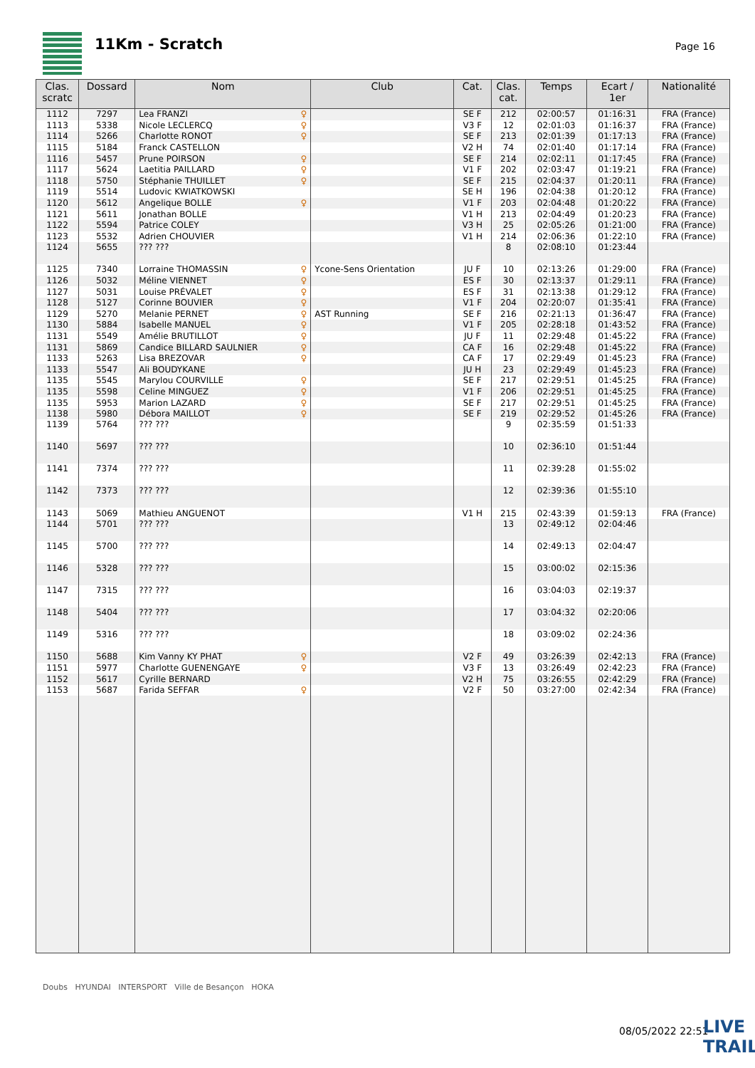11Km - Scratch
Page 16
| Clas. scratc | Dossard | Nom | Club | Cat. | Clas. cat. | Temps | Ecart / 1er | Nationalité |
| --- | --- | --- | --- | --- | --- | --- | --- | --- |
| 1112 | 7297 | Lea FRANZI ♀ | | SE F | 212 | 02:00:57 | 01:16:31 | FRA (France) |
| 1113 | 5338 | Nicole LECLERCQ ♀ | | V3 F | 12 | 02:01:03 | 01:16:37 | FRA (France) |
| 1114 | 5266 | Charlotte RONOT ♀ | | SE F | 213 | 02:01:39 | 01:17:13 | FRA (France) |
| 1115 | 5184 | Franck CASTELLON | | V2 H | 74 | 02:01:40 | 01:17:14 | FRA (France) |
| 1116 | 5457 | Prune POIRSON ♀ | | SE F | 214 | 02:02:11 | 01:17:45 | FRA (France) |
| 1117 | 5624 | Laetitia PAILLARD ♀ | | V1 F | 202 | 02:03:47 | 01:19:21 | FRA (France) |
| 1118 | 5750 | Stéphanie THUILLET ♀ | | SE F | 215 | 02:04:37 | 01:20:11 | FRA (France) |
| 1119 | 5514 | Ludovic KWIATKOWSKI | | SE H | 196 | 02:04:38 | 01:20:12 | FRA (France) |
| 1120 | 5612 | Angelique BOLLE ♀ | | V1 F | 203 | 02:04:48 | 01:20:22 | FRA (France) |
| 1121 | 5611 | Jonathan BOLLE | | V1 H | 213 | 02:04:49 | 01:20:23 | FRA (France) |
| 1122 | 5594 | Patrice COLEY | | V3 H | 25 | 02:05:26 | 01:21:00 | FRA (France) |
| 1123 | 5532 | Adrien CHOUVIER | | V1 H | 214 | 02:06:36 | 01:22:10 | FRA (France) |
| 1124 | 5655 | ??? ??? | | | 8 | 02:08:10 | 01:23:44 | |
| 1125 | 7340 | Lorraine THOMASSIN ♀ | Ycone-Sens Orientation | JU F | 10 | 02:13:26 | 01:29:00 | FRA (France) |
| 1126 | 5032 | Méline VIENNET ♀ | | ES F | 30 | 02:13:37 | 01:29:11 | FRA (France) |
| 1127 | 5031 | Louise PRÉVALET ♀ | | ES F | 31 | 02:13:38 | 01:29:12 | FRA (France) |
| 1128 | 5127 | Corinne BOUVIER ♀ | | V1 F | 204 | 02:20:07 | 01:35:41 | FRA (France) |
| 1129 | 5270 | Melanie PERNET ♀ | AST Running | SE F | 216 | 02:21:13 | 01:36:47 | FRA (France) |
| 1130 | 5884 | Isabelle MANUEL ♀ | | V1 F | 205 | 02:28:18 | 01:43:52 | FRA (France) |
| 1131 | 5549 | Amélie BRUTILLOT ♀ | | JU F | 11 | 02:29:48 | 01:45:22 | FRA (France) |
| 1131 | 5869 | Candice BILLARD SAULNIER ♀ | | CA F | 16 | 02:29:48 | 01:45:22 | FRA (France) |
| 1133 | 5263 | Lisa BREZOVAR ♀ | | CA F | 17 | 02:29:49 | 01:45:23 | FRA (France) |
| 1133 | 5547 | Ali BOUDYKANE | | JU H | 23 | 02:29:49 | 01:45:23 | FRA (France) |
| 1135 | 5545 | Marylou COURVILLE ♀ | | SE F | 217 | 02:29:51 | 01:45:25 | FRA (France) |
| 1135 | 5598 | Celine MINGUEZ ♀ | | V1 F | 206 | 02:29:51 | 01:45:25 | FRA (France) |
| 1135 | 5953 | Marion LAZARD ♀ | | SE F | 217 | 02:29:51 | 01:45:25 | FRA (France) |
| 1138 | 5980 | Débora MAILLOT ♀ | | SE F | 219 | 02:29:52 | 01:45:26 | FRA (France) |
| 1139 | 5764 | ??? ??? | | | 9 | 02:35:59 | 01:51:33 | |
| 1140 | 5697 | ??? ??? | | | 10 | 02:36:10 | 01:51:44 | |
| 1141 | 7374 | ??? ??? | | | 11 | 02:39:28 | 01:55:02 | |
| 1142 | 7373 | ??? ??? | | | 12 | 02:39:36 | 01:55:10 | |
| 1143 | 5069 | Mathieu ANGUENOT | | V1 H | 215 | 02:43:39 | 01:59:13 | FRA (France) |
| 1144 | 5701 | ??? ??? | | | 13 | 02:49:12 | 02:04:46 | |
| 1145 | 5700 | ??? ??? | | | 14 | 02:49:13 | 02:04:47 | |
| 1146 | 5328 | ??? ??? | | | 15 | 03:00:02 | 02:15:36 | |
| 1147 | 7315 | ??? ??? | | | 16 | 03:04:03 | 02:19:37 | |
| 1148 | 5404 | ??? ??? | | | 17 | 03:04:32 | 02:20:06 | |
| 1149 | 5316 | ??? ??? | | | 18 | 03:09:02 | 02:24:36 | |
| 1150 | 5688 | Kim Vanny KY PHAT ♀ | | V2 F | 49 | 03:26:39 | 02:42:13 | FRA (France) |
| 1151 | 5977 | Charlotte GUENENGAYE ♀ | | V3 F | 13 | 03:26:49 | 02:42:23 | FRA (France) |
| 1152 | 5617 | Cyrille BERNARD | | V2 H | 75 | 03:26:55 | 02:42:29 | FRA (France) |
| 1153 | 5687 | Farida SEFFAR ♀ | | V2 F | 50 | 03:27:00 | 02:42:34 | FRA (France) |
Doubs HYUNDAI INTERSPORT Ville de Besançon HOKA
08/05/2022 22:51 LIVE TRAIL